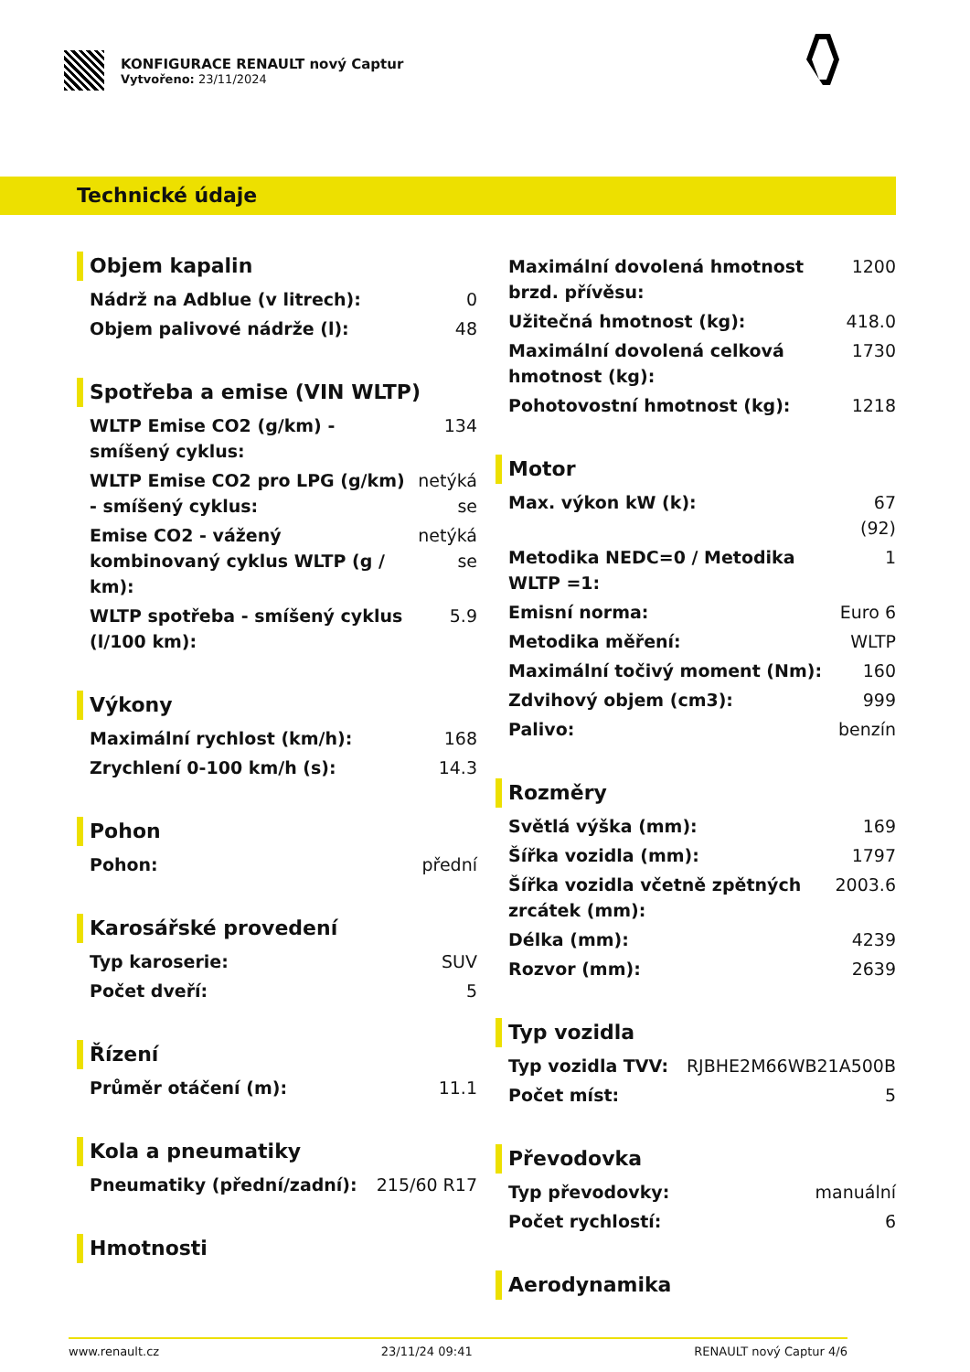KONFIGURACE RENAULT nový Captur
Vytvořeno: 23/11/2024
Technické údaje
Objem kapalin
| Nádrž na Adblue (v litrech): | 0 |
| Objem palivové nádrže (l): | 48 |
Spotřeba a emise (VIN WLTP)
| WLTP Emise CO2 (g/km) - smíšený cyklus: | 134 |
| WLTP Emise CO2 pro LPG (g/km) - smíšený cyklus: | netýká se |
| Emise CO2 - vážený kombinovaný cyklus WLTP (g / km): | netýká se |
| WLTP spotřeba - smíšený cyklus (l/100 km): | 5.9 |
Výkony
| Maximální rychlost (km/h): | 168 |
| Zrychlení 0-100 km/h (s): | 14.3 |
Pohon
| Pohon: | přední |
Karosářské provedení
| Typ karoserie: | SUV |
| Počet dveří: | 5 |
Řízení
| Průměr otáčení (m): | 11.1 |
Kola a pneumatiky
| Pneumatiky (přední/zadní): | 215/60 R17 |
Hmotnosti
| Maximální dovolená hmotnost brzd. přívěsu: | 1200 |
| Užitečná hmotnost (kg): | 418.0 |
| Maximální dovolená celková hmotnost (kg): | 1730 |
| Pohotovostní hmotnost (kg): | 1218 |
Motor
| Max. výkon kW (k): | 67 (92) |
| Metodika NEDC=0 / Metodika WLTP =1: | 1 |
| Emisní norma: | Euro 6 |
| Metodika měření: | WLTP |
| Maximální točivý moment (Nm): | 160 |
| Zdvihový objem (cm3): | 999 |
| Palivo: | benzín |
Rozměry
| Světlá výška (mm): | 169 |
| Šířka vozidla (mm): | 1797 |
| Šířka vozidla včetně zpětných zrcátek (mm): | 2003.6 |
| Délka (mm): | 4239 |
| Rozvor (mm): | 2639 |
Typ vozidla
| Typ vozidla TVV: | RJBHE2M66WB21A500B |
| Počet míst: | 5 |
Převodovka
| Typ převodovky: | manuální |
| Počet rychlostí: | 6 |
Aerodynamika
www.renault.cz 23/11/24 09:41 RENAULT nový Captur 4/6